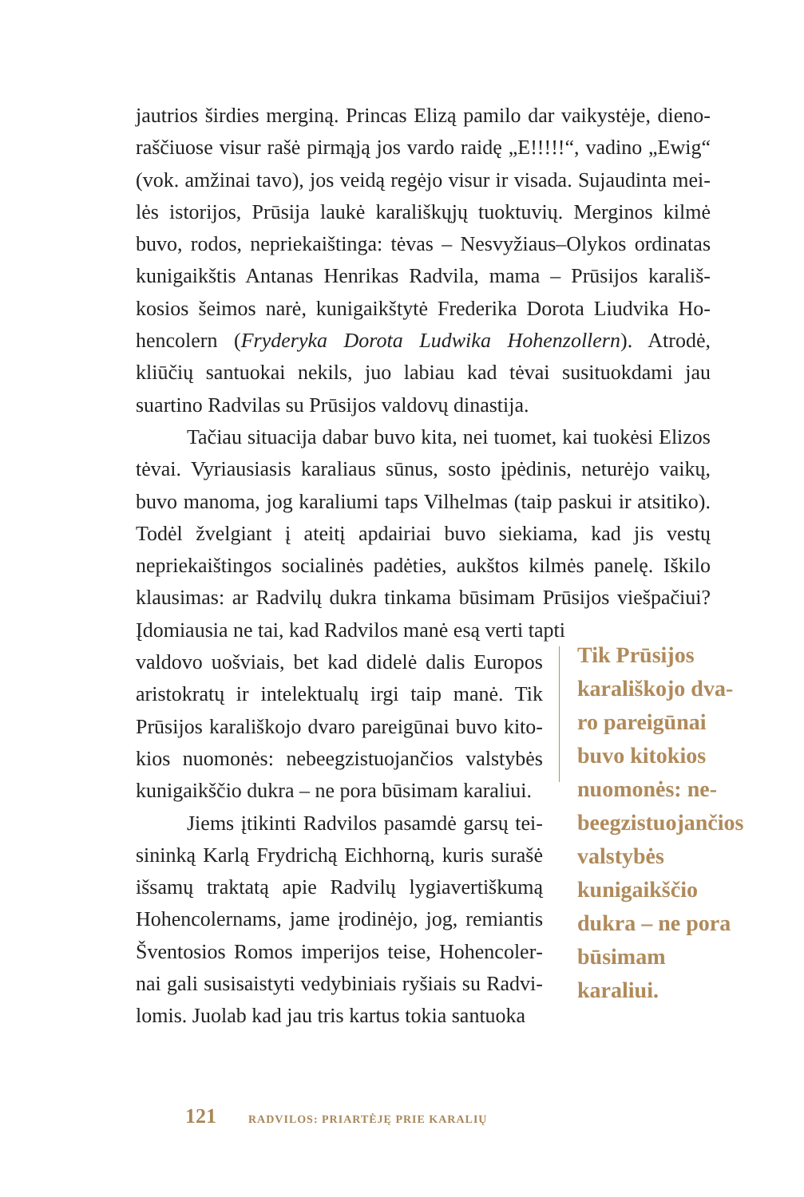jautrios širdies merginą. Princas Elizą pamilo dar vaikystėje, dieno­raščiuose visur rašė pirmąją jos vardo raidę „E!!!!!“, vadino „Ewig“ (vok. amžinai tavo), jos veidą regėjo visur ir visada. Sujaudinta mei­lės istorijos, Prūsija laukė karališkųjų tuoktuvių. Merginos kilmė buvo, rodos, nepriekaištinga: tėvas – Nesvyžiaus–Olykos ordinatas kunigaikštis Antanas Henrikas Radvila, mama – Prūsijos karališ­kosios šeimos narė, kunigaikštytė Frederika Dorota Liudvika Ho­hencolern (Fryderyka Dorota Ludwika Hohenzollern). Atrodė, kliūčių santuokai nekils, juo labiau kad tėvai susituokdami jau suartino Radvilas su Prūsijos valdovų dinastija.
Tačiau situacija dabar buvo kita, nei tuomet, kai tuokėsi Elizos tėvai. Vyriausiasis karaliaus sūnus, sosto įpėdinis, neturėjo vaikų, buvo manoma, jog karaliumi taps Vilhelmas (taip paskui ir atsitiko). Todėl žvelgiant į ateitį apdairiai buvo siekiama, kad jis vestų nepriekaištingos socialinės padėties, aukštos kilmės pane­lę. Iškilo klausimas: ar Radvilų dukra tinkama būsimam Prūsijos viešpačiui? Įdomiausia ne tai, kad Radvilos manė esą verti tapti
valdovo uošviais, bet kad didelė dalis Europos aristokratų ir intelektualų irgi taip manė. Tik Prūsijos karališkojo dvaro pareigūnai buvo kito­kios nuomonės: nebeegzistuojančios valstybės kunigaikščio dukra – ne pora būsimam karaliui.
Jiems įtikinti Radvilos pasamdė garsų tei­sininką Karlą Frydrichą Eichhorną, kuris sura­šė išsamų traktatą apie Radvilų lygiavertiškumą Hohencolernams, jame įrodinėjo, jog, remiantis Šventosios Romos imperijos teise, Hohencoler­nai gali susisaistyti vedybiniais ryšiais su Radvi­lomis. Juolab kad jau tris kartus tokia santuoka
Tik Prūsijos karališkojo dva­ro pareigūnai buvo kitokios nuomonės: ne­beegzistuojan­čios valstybės kunigaikščio dukra – ne pora būsimam karaliui.
121 RADVILOS: PRIARTĖJĘ PRIE KARALIŲ